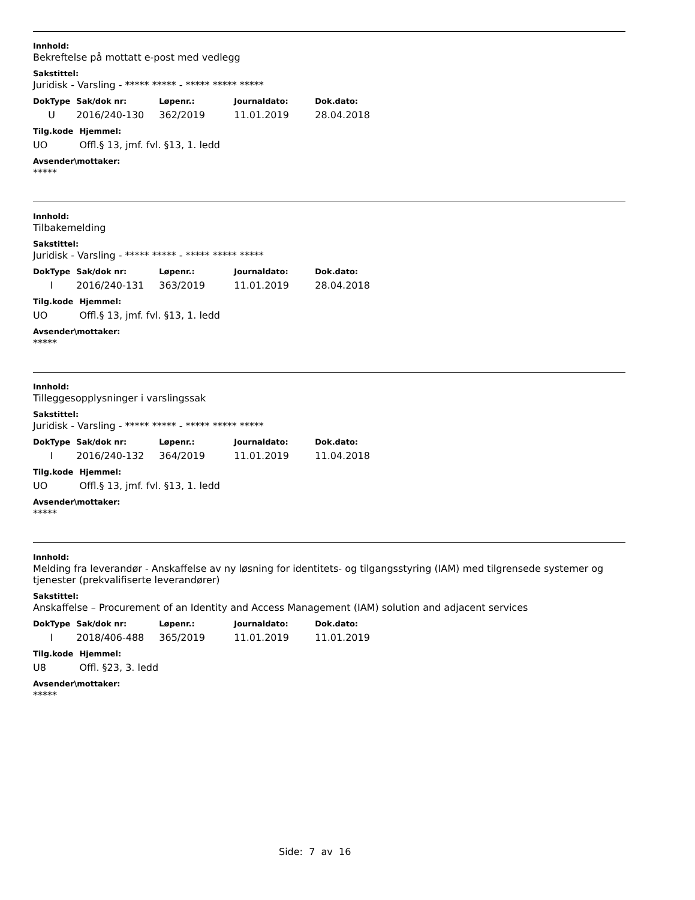Innhold:
Bekreftelse på mottatt e-post med vedlegg
Sakstittel:
Juridisk - Varsling - ***** ***** - ***** ***** *****
| DokType | Sak/dok nr: | Løpenr.: | Journaldato: | Dok.dato: |
| --- | --- | --- | --- | --- |
| U | 2016/240-130 | 362/2019 | 11.01.2019 | 28.04.2018 |
| Tilg.kode | Hjemmel: |
| --- | --- |
| UO | Offl.§ 13, jmf. fvl. §13, 1. ledd |
Avsender\mottaker:
*****
Innhold:
Tilbakemelding
Sakstittel:
Juridisk - Varsling - ***** ***** - ***** ***** *****
| DokType | Sak/dok nr: | Løpenr.: | Journaldato: | Dok.dato: |
| --- | --- | --- | --- | --- |
| I | 2016/240-131 | 363/2019 | 11.01.2019 | 28.04.2018 |
| Tilg.kode | Hjemmel: |
| --- | --- |
| UO | Offl.§ 13, jmf. fvl. §13, 1. ledd |
Avsender\mottaker:
*****
Innhold:
Tilleggesopplysninger i varslingssak
Sakstittel:
Juridisk - Varsling - ***** ***** - ***** ***** *****
| DokType | Sak/dok nr: | Løpenr.: | Journaldato: | Dok.dato: |
| --- | --- | --- | --- | --- |
| I | 2016/240-132 | 364/2019 | 11.01.2019 | 11.04.2018 |
| Tilg.kode | Hjemmel: |
| --- | --- |
| UO | Offl.§ 13, jmf. fvl. §13, 1. ledd |
Avsender\mottaker:
*****
Innhold:
Melding fra leverandør - Anskaffelse av ny løsning for identitets- og tilgangsstyring (IAM) med tilgrensede systemer og tjenester (prekvalifiserte leverandører)
Sakstittel:
Anskaffelse – Procurement of an Identity and Access Management (IAM) solution and adjacent services
| DokType | Sak/dok nr: | Løpenr.: | Journaldato: | Dok.dato: |
| --- | --- | --- | --- | --- |
| I | 2018/406-488 | 365/2019 | 11.01.2019 | 11.01.2019 |
| Tilg.kode | Hjemmel: |
| --- | --- |
| U8 | Offl. §23, 3. ledd |
Avsender\mottaker:
*****
Side: 7 av 16